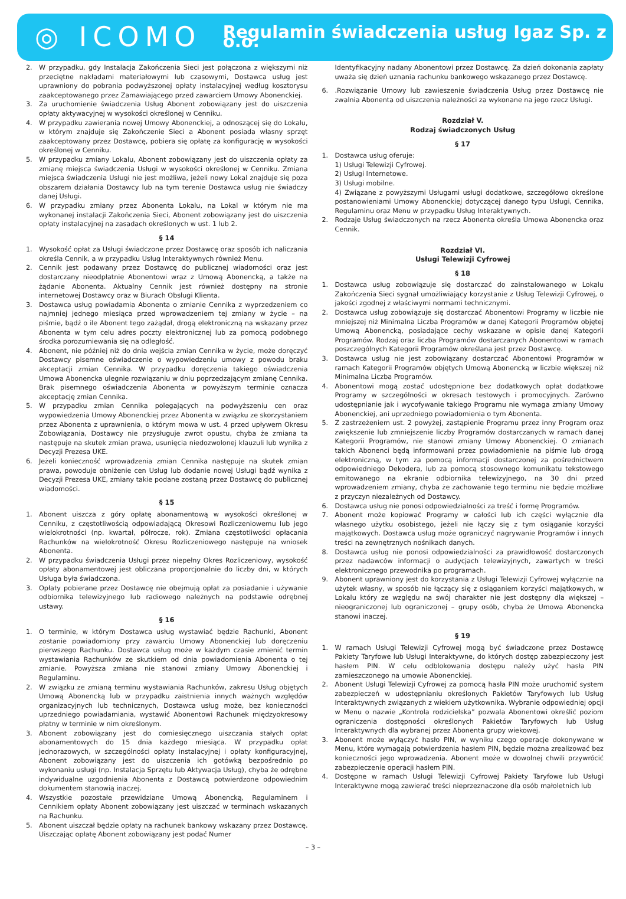◎ ICOMO
Regulamin świadczenia usług Igaz Sp. z o.o.
2. W przypadku, gdy Instalacja Zakończenia Sieci jest połączona z większymi niż przeciętne nakładami materiałowymi lub czasowymi, Dostawca usług jest uprawniony do pobrania podwyższonej opłaty instalacyjnej według kosztorysu zaakceptowanego przez Zamawiającego przed zawarciem Umowy Abonenckiej.
3. Za uruchomienie świadczenia Usług Abonent zobowiązany jest do uiszczenia opłaty aktywacyjnej w wysokości określonej w Cenniku.
4. W przypadku zawierania nowej Umowy Abonenckiej, a odnoszącej się do Lokalu, w którym znajduje się Zakończenie Sieci a Abonent posiada własny sprzęt zaakceptowany przez Dostawcę, pobiera się opłatę za konfigurację w wysokości określonej w Cenniku.
5. W przypadku zmiany Lokalu, Abonent zobowiązany jest do uiszczenia opłaty za zmianę miejsca świadczenia Usługi w wysokości określonej w Cenniku. Zmiana miejsca świadczenia Usługi nie jest możliwa, jeżeli nowy Lokal znajduje się poza obszarem działania Dostawcy lub na tym terenie Dostawca usług nie świadczy danej Usługi.
6. W przypadku zmiany przez Abonenta Lokalu, na Lokal w którym nie ma wykonanej instalacji Zakończenia Sieci, Abonent zobowiązany jest do uiszczenia opłaty instalacyjnej na zasadach określonych w ust. 1 lub 2.
§ 14
1. Wysokość opłat za Usługi świadczone przez Dostawcę oraz sposób ich naliczania określa Cennik, a w przypadku Usług Interaktywnych również Menu.
2. Cennik jest podawany przez Dostawcę do publicznej wiadomości oraz jest dostarczany nieodpłatnie Abonentowi wraz z Umową Abonencką, a także na żądanie Abonenta. Aktualny Cennik jest również dostępny na stronie internetowej Dostawcy oraz w Biurach Obsługi Klienta.
3. Dostawca usług powiadamia Abonenta o zmianie Cennika z wyprzedzeniem co najmniej jednego miesiąca przed wprowadzeniem tej zmiany w życie – na piśmie, bądź o ile Abonent tego zażądał, drogą elektroniczną na wskazany przez Abonenta w tym celu adres poczty elektronicznej lub za pomocą podobnego środka porozumiewania się na odległość.
4. Abonent, nie później niż do dnia wejścia zmian Cennika w życie, może doręczyć Dostawcy pisemne oświadczenie o wypowiedzeniu umowy z powodu braku akceptacji zmian Cennika. W przypadku doręczenia takiego oświadczenia Umowa Abonencka ulegnie rozwiązaniu w dniu poprzedzającym zmianę Cennika. Brak pisemnego oświadczenia Abonenta w powyższym terminie oznacza akceptację zmian Cennika.
5. W przypadku zmian Cennika polegających na podwyższeniu cen oraz wypowiedzenia Umowy Abonenckiej przez Abonenta w związku ze skorzystaniem przez Abonenta z uprawnienia, o którym mowa w ust. 4 przed upływem Okresu Zobowiązania, Dostawcy nie przysługuje zwrot opustu, chyba że zmiana ta następuje na skutek zmian prawa, usunięcia niedozwolonej klauzuli lub wynika z Decyzji Prezesa UKE.
6. Jeżeli konieczność wprowadzenia zmian Cennika następuje na skutek zmian prawa, powoduje obniżenie cen Usług lub dodanie nowej Usługi bądź wynika z Decyzji Prezesa UKE, zmiany takie podane zostaną przez Dostawcę do publicznej wiadomości.
§ 15
1. Abonent uiszcza z góry opłatę abonamentową w wysokości określonej w Cenniku, z częstotliwością odpowiadającą Okresowi Rozliczeniowemu lub jego wielokrotności (np. kwartał, półrocze, rok). Zmiana częstotliwości opłacania Rachunków na wielokrotność Okresu Rozliczeniowego następuje na wniosek Abonenta.
2. W przypadku świadczenia Usługi przez niepełny Okres Rozliczeniowy, wysokość opłaty abonamentowej jest obliczana proporcjonalnie do liczby dni, w których Usługa była świadczona.
3. Opłaty pobierane przez Dostawcę nie obejmują opłat za posiadanie i używanie odbiornika telewizyjnego lub radiowego należnych na podstawie odrębnej ustawy.
§ 16
1. O terminie, w którym Dostawca usług wystawiać będzie Rachunki, Abonent zostanie powiadomiony przy zawarciu Umowy Abonenckiej lub doręczeniu pierwszego Rachunku. Dostawca usług może w każdym czasie zmienić termin wystawiania Rachunków ze skutkiem od dnia powiadomienia Abonenta o tej zmianie. Powyższa zmiana nie stanowi zmiany Umowy Abonenckiej i Regulaminu.
2. W związku ze zmianą terminu wystawiania Rachunków, zakresu Usług objętych Umową Abonencką lub w przypadku zaistnienia innych ważnych względów organizacyjnych lub technicznych, Dostawca usług może, bez konieczności uprzedniego powiadamiania, wystawić Abonentowi Rachunek międzyokresowy płatny w terminie w nim określonym.
3. Abonent zobowiązany jest do comiesięcznego uiszczania stałych opłat abonamentowych do 15 dnia każdego miesiąca. W przypadku opłat jednorazowych, w szczególności opłaty instalacyjnej i opłaty konfiguracyjnej, Abonent zobowiązany jest do uiszczenia ich gotówką bezpośrednio po wykonaniu usługi (np. Instalacja Sprzętu lub Aktywacja Usług), chyba że odrębne indywidualne uzgodnienia Abonenta z Dostawcą potwierdzone odpowiednim dokumentem stanowią inaczej.
4. Wszystkie pozostałe przewidziane Umową Abonencką, Regulaminem i Cennikiem opłaty Abonent zobowiązany jest uiszczać w terminach wskazanych na Rachunku.
5. Abonent uiszczał będzie opłaty na rachunek bankowy wskazany przez Dostawcę. Uiszczając opłatę Abonent zobowiązany jest podać Numer
Identyfikacyjny nadany Abonentowi przez Dostawcę. Za dzień dokonania zapłaty uważa się dzień uznania rachunku bankowego wskazanego przez Dostawcę.
6..Rozwiązanie Umowy lub zawieszenie świadczenia Usług przez Dostawcę nie zwalnia Abonenta od uiszczenia należności za wykonane na jego rzecz Usługi.
Rozdział V.
Rodzaj świadczonych Usług
§ 17
1. Dostawca usług oferuje:
1) Usługi Telewizji Cyfrowej.
2) Usługi Internetowe.
3) Usługi mobilne.
4) Związane z powyższymi Usługami usługi dodatkowe, szczegółowo określone postanowieniami Umowy Abonenckiej dotyczącej danego typu Usługi, Cennika, Regulaminu oraz Menu w przypadku Usług Interaktywnych.
2. Rodzaje Usług świadczonych na rzecz Abonenta określa Umowa Abonencka oraz Cennik.
Rozdział VI.
Usługi Telewizji Cyfrowej
§ 18
1. Dostawca usług zobowiązuje się dostarczać do zainstalowanego w Lokalu Zakończenia Sieci sygnał umożliwiający korzystanie z Usług Telewizji Cyfrowej, o jakości zgodnej z właściwymi normami technicznymi.
2. Dostawca usług zobowiązuje się dostarczać Abonentowi Programy w liczbie nie mniejszej niż Minimalna Liczba Programów w danej Kategorii Programów objętej Umową Abonencką, posiadające cechy wskazane w opisie danej Kategorii Programów. Rodzaj oraz liczba Programów dostarczanych Abonentowi w ramach poszczególnych Kategorii Programów określana jest przez Dostawcę.
3. Dostawca usług nie jest zobowiązany dostarczać Abonentowi Programów w ramach Kategorii Programów objętych Umową Abonencką w liczbie większej niż Minimalna Liczba Programów.
4. Abonentowi mogą zostać udostępnione bez dodatkowych opłat dodatkowe Programy w szczególności w okresach testowych i promocyjnych. Zarówno udostępnianie jak i wycofywanie takiego Programu nie wymaga zmiany Umowy Abonenckiej, ani uprzedniego powiadomienia o tym Abonenta.
5. Z zastrzeżeniem ust. 2 powyżej, zastąpienie Programu przez inny Program oraz zwiększenie lub zmniejszenie liczby Programów dostarczanych w ramach danej Kategorii Programów, nie stanowi zmiany Umowy Abonenckiej. O zmianach takich Abonenci będą informowani przez powiadomienie na piśmie lub drogą elektroniczną, w tym za pomocą informacji dostarczonej za pośrednictwem odpowiedniego Dekodera, lub za pomocą stosownego komunikatu tekstowego emitowanego na ekranie odbiornika telewizyjnego, na 30 dni przed wprowadzeniem zmiany, chyba że zachowanie tego terminu nie będzie możliwe z przyczyn niezależnych od Dostawcy.
6. Dostawca usług nie ponosi odpowiedzialności za treść i formę Programów.
7. Abonent może kopiować Programy w całości lub ich części wyłącznie dla własnego użytku osobistego, jeżeli nie łączy się z tym osiąganie korzyści majątkowych. Dostawca usług może ograniczyć nagrywanie Programów i innych treści na zewnętrznych nośnikach danych.
8. Dostawca usług nie ponosi odpowiedzialności za prawidłowość dostarczonych przez nadawców informacji o audycjach telewizyjnych, zawartych w treści elektronicznego przewodnika po programach.
9. Abonent uprawniony jest do korzystania z Usługi Telewizji Cyfrowej wyłącznie na użytek własny, w sposób nie łączący się z osiąganiem korzyści majątkowych, w Lokalu który ze względu na swój charakter nie jest dostępny dla większej – nieograniczonej lub ograniczonej – grupy osób, chyba że Umowa Abonencka stanowi inaczej.
§ 19
1. W ramach Usługi Telewizji Cyfrowej mogą być świadczone przez Dostawcę Pakiety Taryfowe lub Usługi Interaktywne, do których dostęp zabezpieczony jest hasłem PIN. W celu odblokowania dostępu należy użyć hasła PIN zamieszczonego na umowie Abonenckiej.
2. Abonent Usługi Telewizji Cyfrowej za pomocą hasła PIN może uruchomić system zabezpieczeń w udostępnianiu określonych Pakietów Taryfowych lub Usług Interaktywnych związanych z wiekiem użytkownika. Wybranie odpowiedniej opcji w Menu o nazwie „Kontrola rodzicielska” pozwala Abonentowi określić poziom ograniczenia dostępności określonych Pakietów Taryfowych lub Usług Interaktywnych dla wybranej przez Abonenta grupy wiekowej.
3. Abonent może wyłączyć hasło PIN, w wyniku czego operacje dokonywane w Menu, które wymagają potwierdzenia hasłem PIN, będzie można zrealizować bez konieczności jego wprowadzenia. Abonent może w dowolnej chwili przywrócić zabezpieczenie operacji hasłem PIN.
4. Dostępne w ramach Usługi Telewizji Cyfrowej Pakiety Taryfowe lub Usługi Interaktywne mogą zawierać treści nieprzeznaczone dla osób małoletnich lub
– 3 –